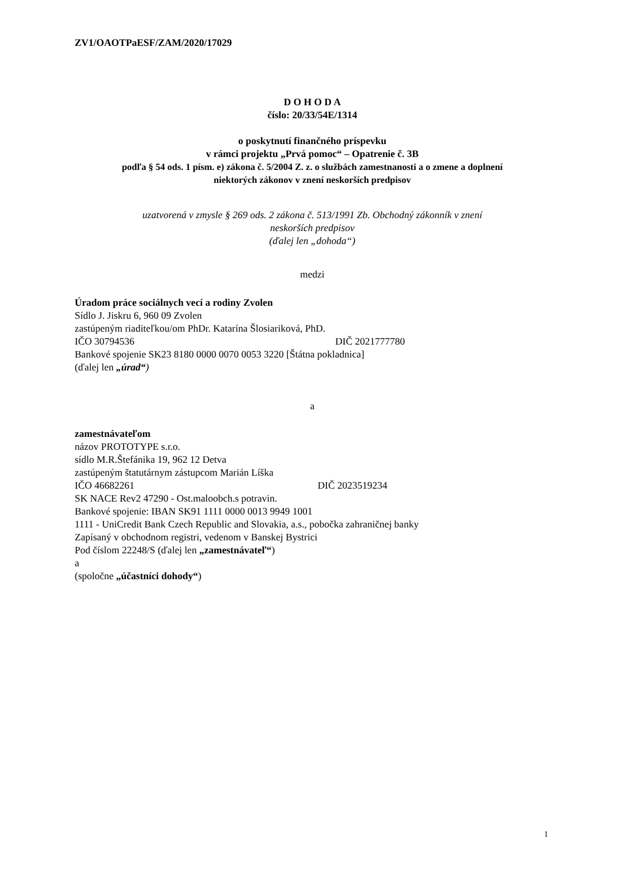ZV1/OAOTPaESF/ZAM/2020/17029
D O H O D A
číslo: 20/33/54E/1314
o poskytnutí finančného príspevku
v rámci projektu „Prvá pomoc“ – Opatrenie č. 3B
podľa § 54 ods. 1 písm. e) zákona č. 5/2004 Z. z. o službách zamestnanosti a o zmene a doplnení
niektorých zákonov v znení neskorších predpisov
uzatvorená v zmysle § 269 ods. 2 zákona č. 513/1991 Zb. Obchodný zákonník v znení
neskorších predpisov
(ďalej len „dohoda“)
medzi
Úradom práce sociálnych vecí a rodiny Zvolen
Sídlo J. Jiskru 6, 960 09 Zvolen
zastúpeným riaditeľkou/om PhDr. Katarína Šlosiariková, PhD.
IČO 30794536 DIČ 2021777780
Bankové spojenie SK23 8180 0000 0070 0053 3220 [Štátna pokladnica]
(ďalej len „úrad“)
a
zamestnávateľom
názov PROTOTYPE s.r.o.
sídlo M.R.Štefánika 19, 962 12 Detva
zastúpeným štatutárnym zástupcom Marián Líška
IČO 46682261 DIČ 2023519234
SK NACE Rev2 47290 - Ost.maloobch.s potravin.
Bankové spojenie: IBAN SK91 1111 0000 0013 9949 1001
1111 - UniCredit Bank Czech Republic and Slovakia, a.s., pobočka zahraničnej banky
Zapísaný v obchodnom registri, vedenom v Banskej Bystrici
Pod číslom 22248/S (ďalej len „zamestnávateľ“)
a
(spoločne „účastníci dohody“)
1